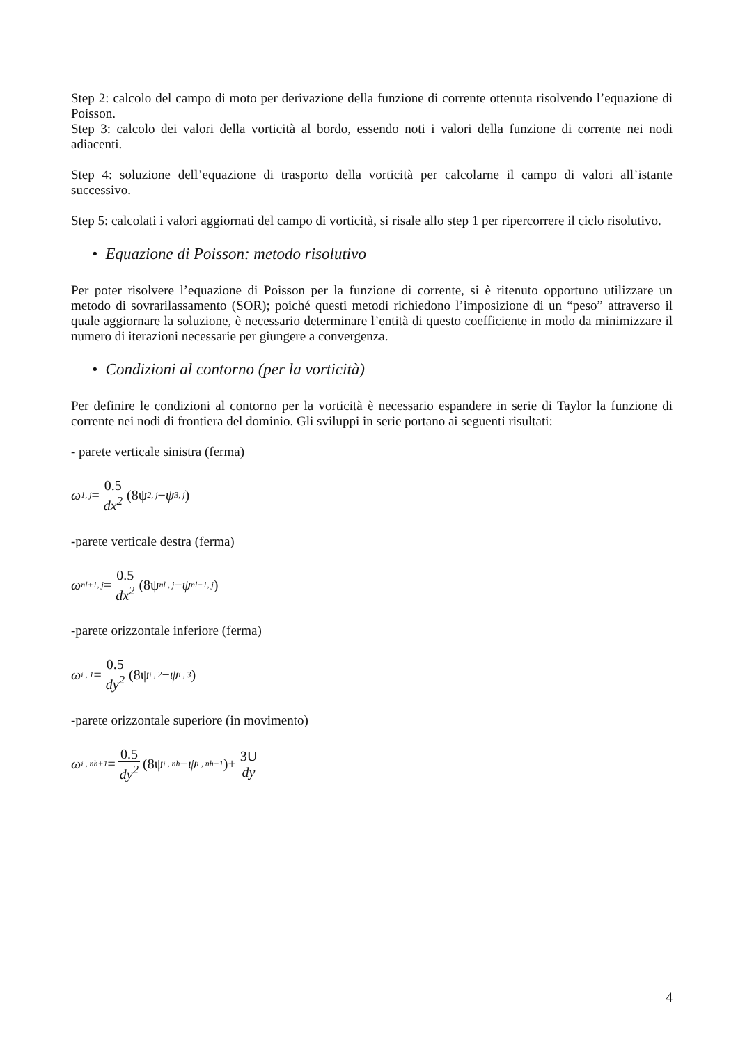Step 2: calcolo del campo di moto per derivazione della funzione di corrente ottenuta risolvendo l’equazione di Poisson.
Step 3: calcolo dei valori della vorticità al bordo, essendo noti i valori della funzione di corrente nei nodi adiacenti.
Step 4: soluzione dell’equazione di trasporto della vorticità per calcolarne il campo di valori all’istante successivo.
Step 5: calcolati i valori aggiornati del campo di vorticità, si risale allo step 1 per ripercorrere il ciclo risolutivo.
• Equazione di Poisson: metodo risolutivo
Per poter risolvere l’equazione di Poisson per la funzione di corrente, si è ritenuto opportuno utilizzare un metodo di sovrarilassamento (SOR); poiché questi metodi richiedono l’imposizione di un “peso” attraverso il quale aggiornare la soluzione, è necessario determinare l’entità di questo coefficiente in modo da minimizzare il numero di iterazioni necessarie per giungere a convergenza.
• Condizioni al contorno (per la vorticità)
Per definire le condizioni al contorno per la vorticità è necessario espandere in serie di Taylor la funzione di corrente nei nodi di frontiera del dominio. Gli sviluppi in serie portano ai seguenti risultati:
- parete verticale sinistra (ferma)
ω<sub>1, j</sub> = 0.5 dx<sup>2</sup> (8ψ<sub>2, j</sub> − ψ<sub>3, j</sub>)
-parete verticale destra (ferma)
ω<sub>nl+1, j</sub> = 0.5 dx<sup>2</sup> (8ψ<sub>nl , j</sub> − ψ<sub>nl−1, j</sub>)
-parete orizzontale inferiore (ferma)
ω<sub>i , 1</sub> = 0.5 dy<sup>2</sup> (8ψ<sub>i , 2</sub> − ψ<sub>i , 3</sub>)
-parete orizzontale superiore (in movimento)
ω<sub>i , nh+1</sub> = 0.5 dy<sup>2</sup> (8ψ<sub>i , nh</sub> − ψ<sub>i , nh−1</sub>)+ 3U dy
4